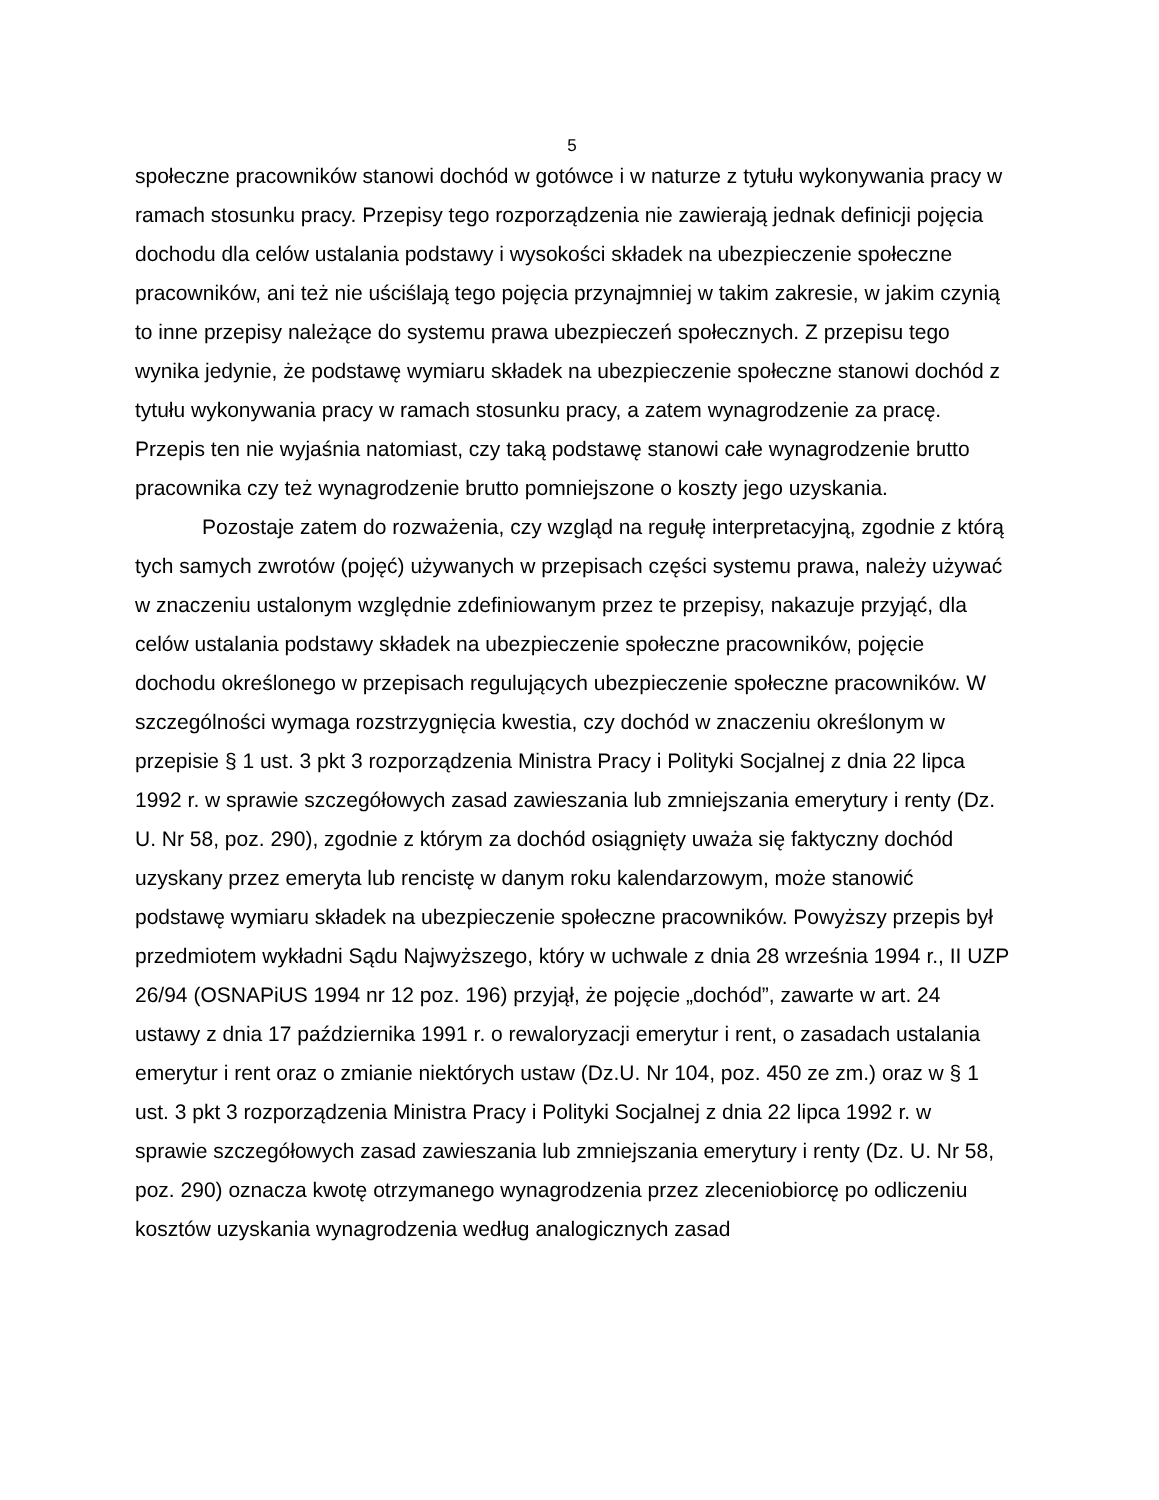5
społeczne pracowników stanowi dochód w gotówce i w naturze z tytułu wykonywania pracy w ramach stosunku pracy. Przepisy tego rozporządzenia nie zawierają jednak definicji pojęcia dochodu dla celów ustalania podstawy i wysokości składek na ubezpieczenie społeczne pracowników, ani też nie uściślają tego pojęcia przynajmniej w takim zakresie, w jakim czynią to inne przepisy należące do systemu prawa ubezpieczeń społecznych. Z przepisu tego wynika jedynie, że podstawę wymiaru składek na ubezpieczenie społeczne stanowi dochód z tytułu wykonywania pracy w ramach stosunku pracy, a zatem wynagrodzenie za pracę. Przepis ten nie wyjaśnia natomiast, czy taką podstawę stanowi całe wynagrodzenie brutto pracownika czy też wynagrodzenie brutto pomniejszone o koszty jego uzyskania.
Pozostaje zatem do rozważenia, czy wzgląd na regułę interpretacyjną, zgodnie z którą tych samych zwrotów (pojęć) używanych w przepisach części systemu prawa, należy używać w znaczeniu ustalonym względnie zdefiniowanym przez te przepisy, nakazuje przyjąć, dla celów ustalania podstawy składek na ubezpieczenie społeczne pracowników, pojęcie dochodu określonego w przepisach regulujących ubezpieczenie społeczne pracowników. W szczególności wymaga rozstrzygnięcia kwestia, czy dochód w znaczeniu określonym w przepisie § 1 ust. 3 pkt 3 rozporządzenia Ministra Pracy i Polityki Socjalnej z dnia 22 lipca 1992 r. w sprawie szczegółowych zasad zawieszania lub zmniejszania emerytury i renty (Dz. U. Nr 58, poz. 290), zgodnie z którym za dochód osiągnięty uważa się faktyczny dochód uzyskany przez emeryta lub rencistę w danym roku kalendarzowym, może stanowić podstawę wymiaru składek na ubezpieczenie społeczne pracowników. Powyższy przepis był przedmiotem wykładni Sądu Najwyższego, który w uchwale z dnia 28 września 1994 r., II UZP 26/94 (OSNAPiUS 1994 nr 12 poz. 196) przyjął, że pojęcie „dochód”, zawarte w art. 24 ustawy z dnia 17 października 1991 r. o rewaloryzacji emerytur i rent, o zasadach ustalania emerytur i rent oraz o zmianie niektórych ustaw (Dz.U. Nr 104, poz. 450 ze zm.) oraz w § 1 ust. 3 pkt 3 rozporządzenia Ministra Pracy i Polityki Socjalnej z dnia 22 lipca 1992 r. w sprawie szczegółowych zasad zawieszania lub zmniejszania emerytury i renty (Dz. U. Nr 58, poz. 290) oznacza kwotę otrzymanego wynagrodzenia przez zleceniobiorcę po odliczeniu kosztów uzyskania wynagrodzenia według analogicznych zasad